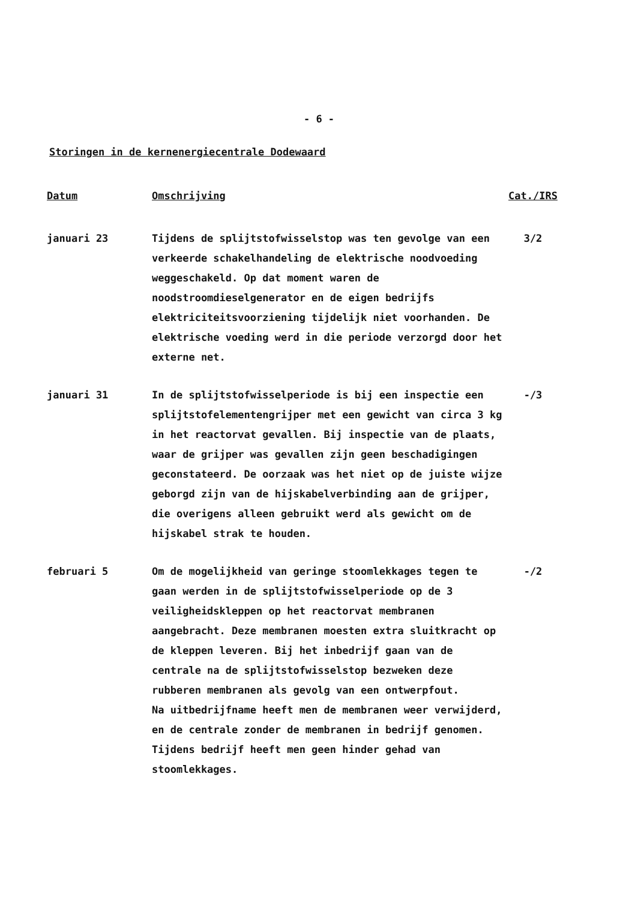- 6 -
Storingen in de kernenergiecentrale Dodewaard
| Datum | Omschrijving | Cat./IRS |
| --- | --- | --- |
| januari 23 | Tijdens de splijtstofwisselstop was ten gevolge van een verkeerde schakelhandeling de elektrische noodvoeding weggeschakeld. Op dat moment waren de noodstroomdieselgenerator en de eigen bedrijfs elektriciteitsvoorziening tijdelijk niet voorhanden. De elektrische voeding werd in die periode verzorgd door het externe net. | 3/2 |
| januari 31 | In de splijtstofwisselperiode is bij een inspectie een splijtstofelementengrijper met een gewicht van circa 3 kg in het reactorvat gevallen. Bij inspectie van de plaats, waar de grijper was gevallen zijn geen beschadigingen geconstateerd. De oorzaak was het niet op de juiste wijze geborgd zijn van de hijskabelverbinding aan de grijper, die overigens alleen gebruikt werd als gewicht om de hijskabel strak te houden. | -/3 |
| februari 5 | Om de mogelijkheid van geringe stoomlekkages tegen te gaan werden in de splijtstofwisselperiode op de 3 veiligheidskleppen op het reactorvat membranen aangebracht. Deze membranen moesten extra sluitkracht op de kleppen leveren. Bij het inbedrijf gaan van de centrale na de splijtstofwisselstop bezweken deze rubberen membranen als gevolg van een ontwerpfout. Na uitbedrijfname heeft men de membranen weer verwijderd, en de centrale zonder de membranen in bedrijf genomen. Tijdens bedrijf heeft men geen hinder gehad van stoomlekkages. | -/2 |